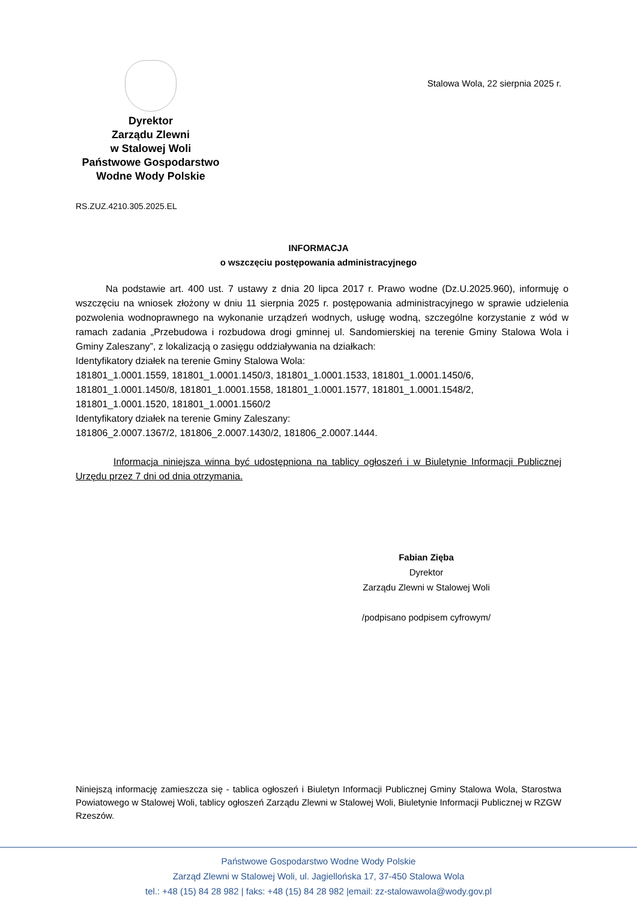Dyrektor
Zarządu Zlewni
w Stalowej Woli
Państwowe Gospodarstwo
Wodne Wody Polskie
Stalowa Wola, 22 sierpnia 2025 r.
RS.ZUZ.4210.305.2025.EL
INFORMACJA
o wszczęciu postępowania administracyjnego
Na podstawie art. 400 ust. 7 ustawy z dnia 20 lipca 2017 r. Prawo wodne (Dz.U.2025.960), informuję o wszczęciu na wniosek złożony w dniu 11 sierpnia 2025 r. postępowania administracyjnego w sprawie udzielenia pozwolenia wodnoprawnego na wykonanie urządzeń wodnych, usługę wodną, szczególne korzystanie z wód w ramach zadania „Przebudowa i rozbudowa drogi gminnej ul. Sandomierskiej na terenie Gminy Stalowa Wola i Gminy Zaleszany”, z lokalizacją o zasięgu oddziaływania na działkach:
Identyfikatory działek na terenie Gminy Stalowa Wola:
181801_1.0001.1559, 181801_1.0001.1450/3, 181801_1.0001.1533, 181801_1.0001.1450/6, 181801_1.0001.1450/8, 181801_1.0001.1558, 181801_1.0001.1577, 181801_1.0001.1548/2, 181801_1.0001.1520, 181801_1.0001.1560/2
Identyfikatory działek na terenie Gminy Zaleszany:
181806_2.0007.1367/2, 181806_2.0007.1430/2, 181806_2.0007.1444.
Informacja niniejsza winna być udostępniona na tablicy ogłoszeń i w Biuletynie Informacji Publicznej Urzędu przez 7 dni od dnia otrzymania.
Fabian Zięba
Dyrektor
Zarządu Zlewni w Stalowej Woli
/podpisano podpisem cyfrowym/
Niniejszą informację zamieszcza się - tablica ogłoszeń i Biuletyn Informacji Publicznej Gminy Stalowa Wola, Starostwa Powiatowego w Stalowej Woli, tablicy ogłoszeń Zarządu Zlewni w Stalowej Woli, Biuletynie Informacji Publicznej w RZGW Rzeszów.
Państwowe Gospodarstwo Wodne Wody Polskie
Zarząd Zlewni w Stalowej Woli, ul. Jagiellońska 17, 37-450 Stalowa Wola
tel.: +48 (15) 84 28 982 | faks: +48 (15) 84 28 982 |email: zz-stalowawola@wody.gov.pl